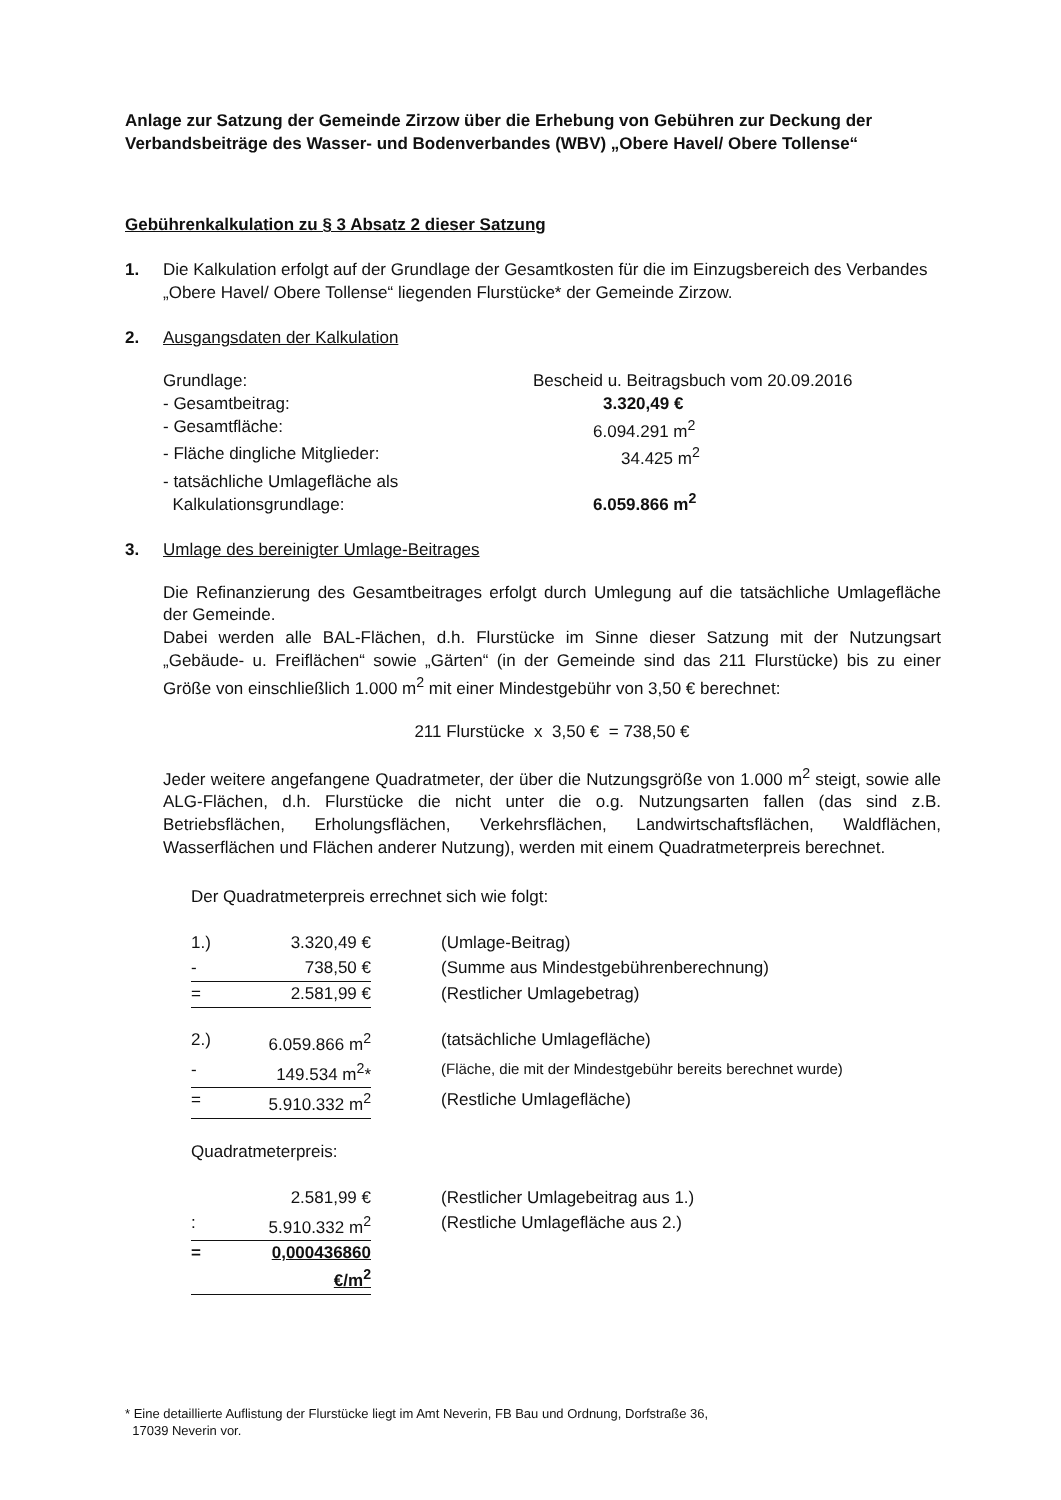Anlage zur Satzung der Gemeinde Zirzow über die Erhebung von Gebühren zur Deckung der Verbandsbeiträge des Wasser- und Bodenverbandes (WBV) „Obere Havel/ Obere Tollense“
Gebührenkalkulation zu § 3 Absatz 2 dieser Satzung
1. Die Kalkulation erfolgt auf der Grundlage der Gesamtkosten für die im Einzugsbereich des Verbandes „Obere Havel/ Obere Tollense“ liegenden Flurstücke* der Gemeinde Zirzow.
2. Ausgangsdaten der Kalkulation
| Grundlage: | Bescheid u. Beitragsbuch vom 20.09.2016 |
| - Gesamtbeitrag: | 3.320,49 € |
| - Gesamtfläche: | 6.094.291 m<sup>2</sup> |
| - Fläche dingliche Mitglieder: | 34.425 m<sup>2</sup> |
| - tatsächliche Umlagefläche als Kalkulationsgrundlage: | 6.059.866 m<sup>2</sup> |
3. Umlage des bereinigter Umlage-Beitrages
Die Refinanzierung des Gesamtbeitrages erfolgt durch Umlegung auf die tatsächliche Umlagefläche der Gemeinde.
Dabei werden alle BAL-Flächen, d.h. Flurstücke im Sinne dieser Satzung mit der Nutzungsart „Gebäude- u. Freiflächen“ sowie „Gärten“ (in der Gemeinde sind das 211 Flurstücke) bis zu einer Größe von einschließlich 1.000 m<sup>2</sup> mit einer Mindestgebühr von 3,50 € berechnet:
211 Flurstücke x 3,50 € = 738,50 €
Jeder weitere angefangene Quadratmeter, der über die Nutzungsgröße von 1.000 m<sup>2</sup> steigt, sowie alle ALG-Flächen, d.h. Flurstücke die nicht unter die o.g. Nutzungsarten fallen (das sind z.B. Betriebsflächen, Erholungsflächen, Verkehrsflächen, Landwirtschaftsflächen, Waldflächen, Wasserflächen und Flächen anderer Nutzung), werden mit einem Quadratmeterpreis berechnet.
Der Quadratmeterpreis errechnet sich wie folgt:
| 1.) | 3.320,49 € | (Umlage-Beitrag) |
| - | 738,50 € | (Summe aus Mindestgebührenberechnung) |
| = | 2.581,99 € | (Restlicher Umlagebetrag) |
| 2.) | 6.059.866 m<sup>2</sup> | (tatsächliche Umlagefläche) |
| - | 149.534 m<sup>2</sup>* | (Fläche, die mit der Mindestgebühr bereits berechnet wurde) |
| = | 5.910.332 m<sup>2</sup> | (Restliche Umlagefläche) |
| Quadratmeterpreis: | | |
| | 2.581,99 € | (Restlicher Umlagebeitrag aus 1.) |
| : | 5.910.332 m<sup>2</sup> | (Restliche Umlagefläche aus 2.) |
| = | 0,000436860 €/m<sup>2</sup> | |
* Eine detaillierte Auflistung der Flurstücke liegt im Amt Neverin, FB Bau und Ordnung, Dorfstraße 36,
17039 Neverin vor.